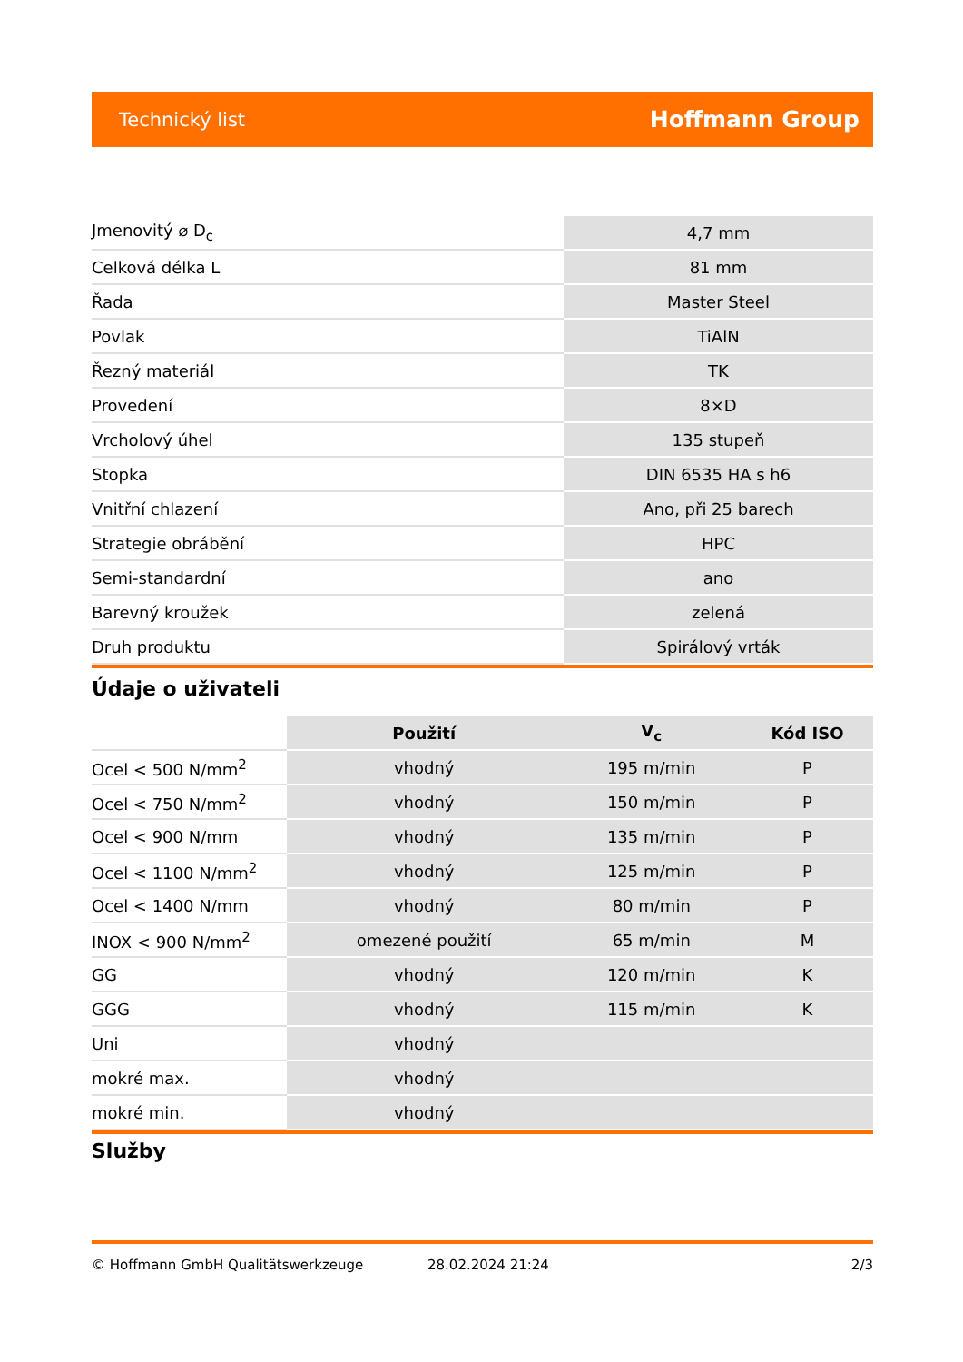Technický list Hoffmann Group
| Jmenovitý ⌀ D<sub>c</sub> | 4,7 mm |
| Celková délka L | 81 mm |
| Řada | Master Steel |
| Povlak | TiAlN |
| Řezný materiál | TK |
| Provedení | 8×D |
| Vrcholový úhel | 135 stupeň |
| Stopka | DIN 6535 HA s h6 |
| Vnitřní chlazení | Ano, při 25 barech |
| Strategie obrábění | HPC |
| Semi-standardní | ano |
| Barevný kroužek | zelená |
| Druh produktu | Spirálový vrták |
Údaje o uživateli
| | Použití | V<sub>c</sub> | Kód ISO |
| --- | --- | --- | --- |
| Ocel < 500 N/mm<sup>2</sup> | vhodný | 195 m/min | P |
| Ocel < 750 N/mm<sup>2</sup> | vhodný | 150 m/min | P |
| Ocel < 900 N/mm | vhodný | 135 m/min | P |
| Ocel < 1100 N/mm<sup>2</sup> | vhodný | 125 m/min | P |
| Ocel < 1400 N/mm | vhodný | 80 m/min | P |
| INOX < 900 N/mm<sup>2</sup> | omezené použití | 65 m/min | M |
| GG | vhodný | 120 m/min | K |
| GGG | vhodný | 115 m/min | K |
| Uni | vhodný | | |
| mokré max. | vhodný | | |
| mokré min. | vhodný | | |
Služby
© Hoffmann GmbH Qualitätswerkzeuge 28.02.2024 21:24 2/3